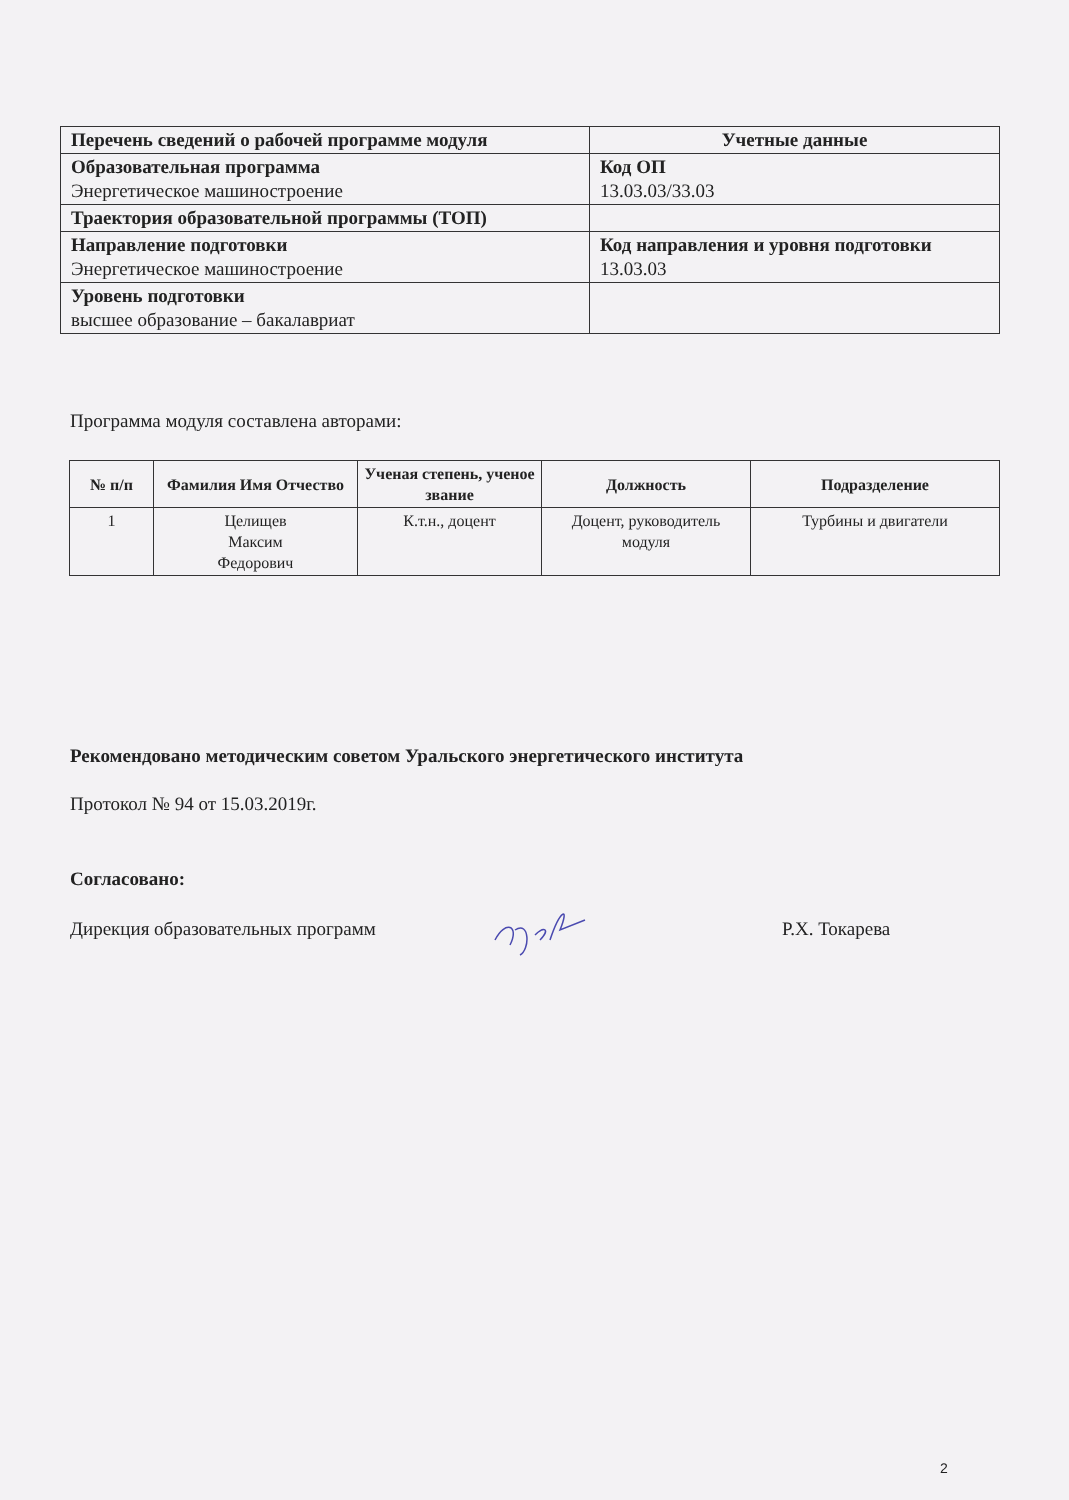| Перечень сведений о рабочей программе модуля | Учетные данные |
| Образовательная программа Энергетическое машиностроение | Код ОП 13.03.03/33.03 |
| Траектория образовательной программы (ТОП) | |
| Направление подготовки Энергетическое машиностроение | Код направления и уровня подготовки 13.03.03 |
| Уровень подготовки высшее образование – бакалавриат | |
Программа модуля составлена авторами:
| № п/п | Фамилия Имя Отчество | Ученая степень, ученое звание | Должность | Подразделение |
| --- | --- | --- | --- | --- |
| 1 | Целищев Максим Федорович | К.т.н., доцент | Доцент, руководитель модуля | Турбины и двигатели |
Рекомендовано методическим советом Уральского энергетического института
Протокол № 94 от 15.03.2019г.
Согласовано:
Дирекция образовательных программ
Р.Х. Токарева
2